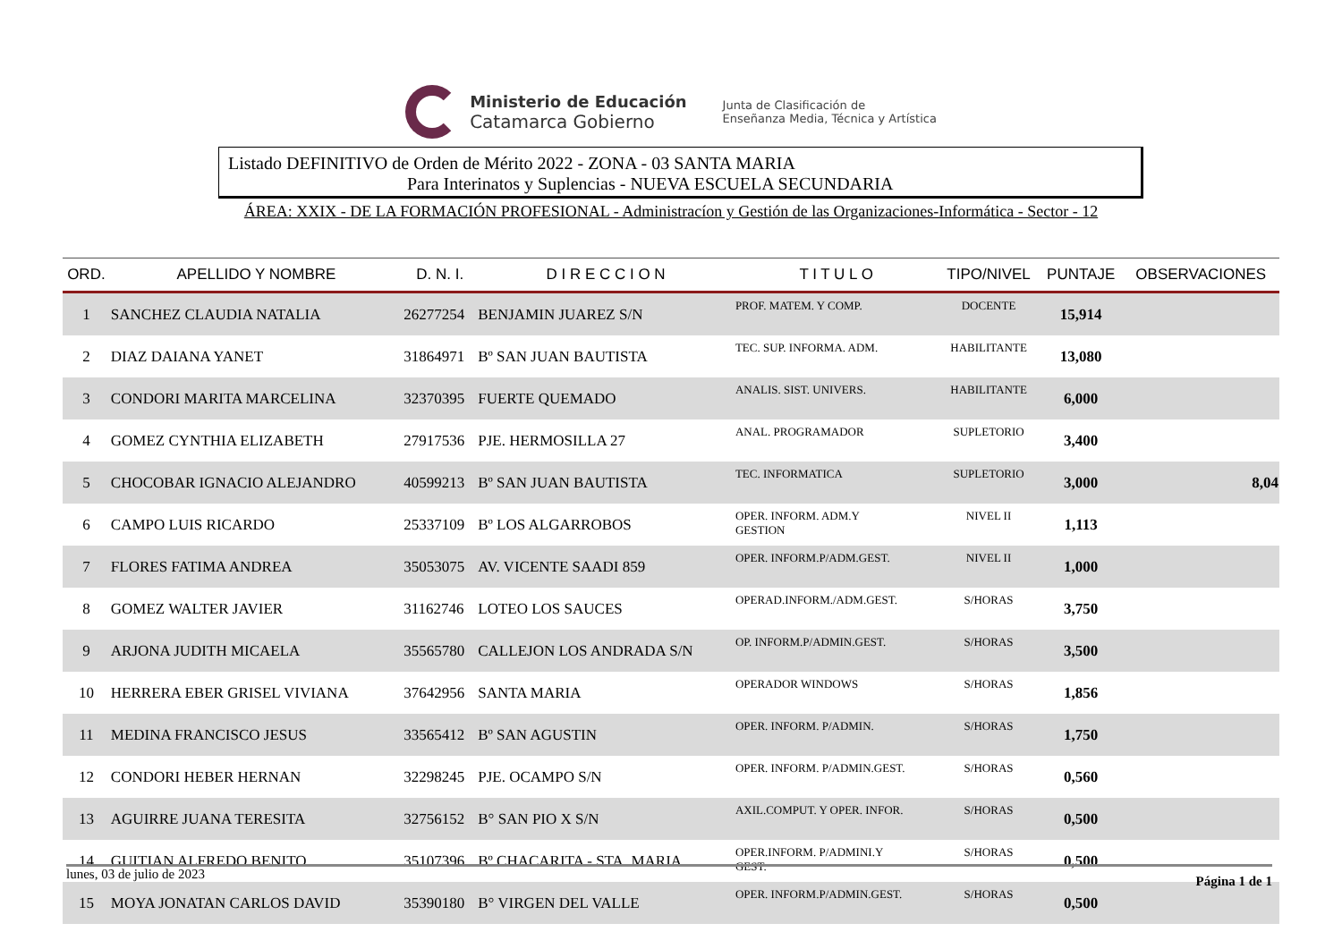Ministerio de Educación
Catamarca Gobierno
Junta de Clasificación de
Enseñanza Media, Técnica y Artística
Listado DEFINITIVO de Orden de Mérito 2022 - ZONA - 03 SANTA MARIA
Para Interinatos y Suplencias - NUEVA ESCUELA SECUNDARIA
ÁREA: XXIX - DE LA FORMACIÓN PROFESIONAL - Administracíon y Gestión de las Organizaciones-Informática - Sector - 12
| ORD. | APELLIDO Y NOMBRE | D. N. I. | D I R E C C I O N | T I T U L O | TIPO/NIVEL | PUNTAJE | OBSERVACIONES |
| --- | --- | --- | --- | --- | --- | --- | --- |
| 1 | SANCHEZ CLAUDIA NATALIA | 26277254 | BENJAMIN JUAREZ S/N | PROF. MATEM. Y COMP. | DOCENTE | 15,914 | |
| 2 | DIAZ DAIANA YANET | 31864971 | Bº SAN JUAN BAUTISTA | TEC. SUP. INFORMA. ADM. | HABILITANTE | 13,080 | |
| 3 | CONDORI MARITA MARCELINA | 32370395 | FUERTE QUEMADO | ANALIS. SIST. UNIVERS. | HABILITANTE | 6,000 | |
| 4 | GOMEZ CYNTHIA ELIZABETH | 27917536 | PJE. HERMOSILLA 27 | ANAL. PROGRAMADOR | SUPLETORIO | 3,400 | |
| 5 | CHOCOBAR IGNACIO ALEJANDRO | 40599213 | Bº SAN JUAN BAUTISTA | TEC. INFORMATICA | SUPLETORIO | 3,000 | 8,04 |
| 6 | CAMPO LUIS RICARDO | 25337109 | Bº LOS ALGARROBOS | OPER. INFORM. ADM.Y GESTION | NIVEL II | 1,113 | |
| 7 | FLORES FATIMA ANDREA | 35053075 | AV. VICENTE SAADI 859 | OPER. INFORM.P/ADM.GEST. | NIVEL II | 1,000 | |
| 8 | GOMEZ WALTER JAVIER | 31162746 | LOTEO LOS SAUCES | OPERAD.INFORM./ADM.GEST. | S/HORAS | 3,750 | |
| 9 | ARJONA JUDITH MICAELA | 35565780 | CALLEJON LOS ANDRADA S/N | OP. INFORM.P/ADMIN.GEST. | S/HORAS | 3,500 | |
| 10 | HERRERA EBER GRISEL VIVIANA | 37642956 | SANTA MARIA | OPERADOR WINDOWS | S/HORAS | 1,856 | |
| 11 | MEDINA FRANCISCO JESUS | 33565412 | Bº SAN AGUSTIN | OPER. INFORM. P/ADMIN. | S/HORAS | 1,750 | |
| 12 | CONDORI HEBER HERNAN | 32298245 | PJE. OCAMPO S/N | OPER. INFORM. P/ADMIN.GEST. | S/HORAS | 0,560 | |
| 13 | AGUIRRE JUANA TERESITA | 32756152 | B° SAN PIO X S/N | AXIL.COMPUT. Y OPER. INFOR. | S/HORAS | 0,500 | |
| 14 | GUITIAN ALFREDO BENITO | 35107396 | Bº CHACARITA - STA. MARIA | OPER.INFORM. P/ADMINI.Y GEST. | S/HORAS | 0,500 | |
| 15 | MOYA JONATAN CARLOS DAVID | 35390180 | B° VIRGEN DEL VALLE | OPER. INFORM.P/ADMIN.GEST. | S/HORAS | 0,500 | |
lunes, 03 de julio de 2023 Página 1 de 1